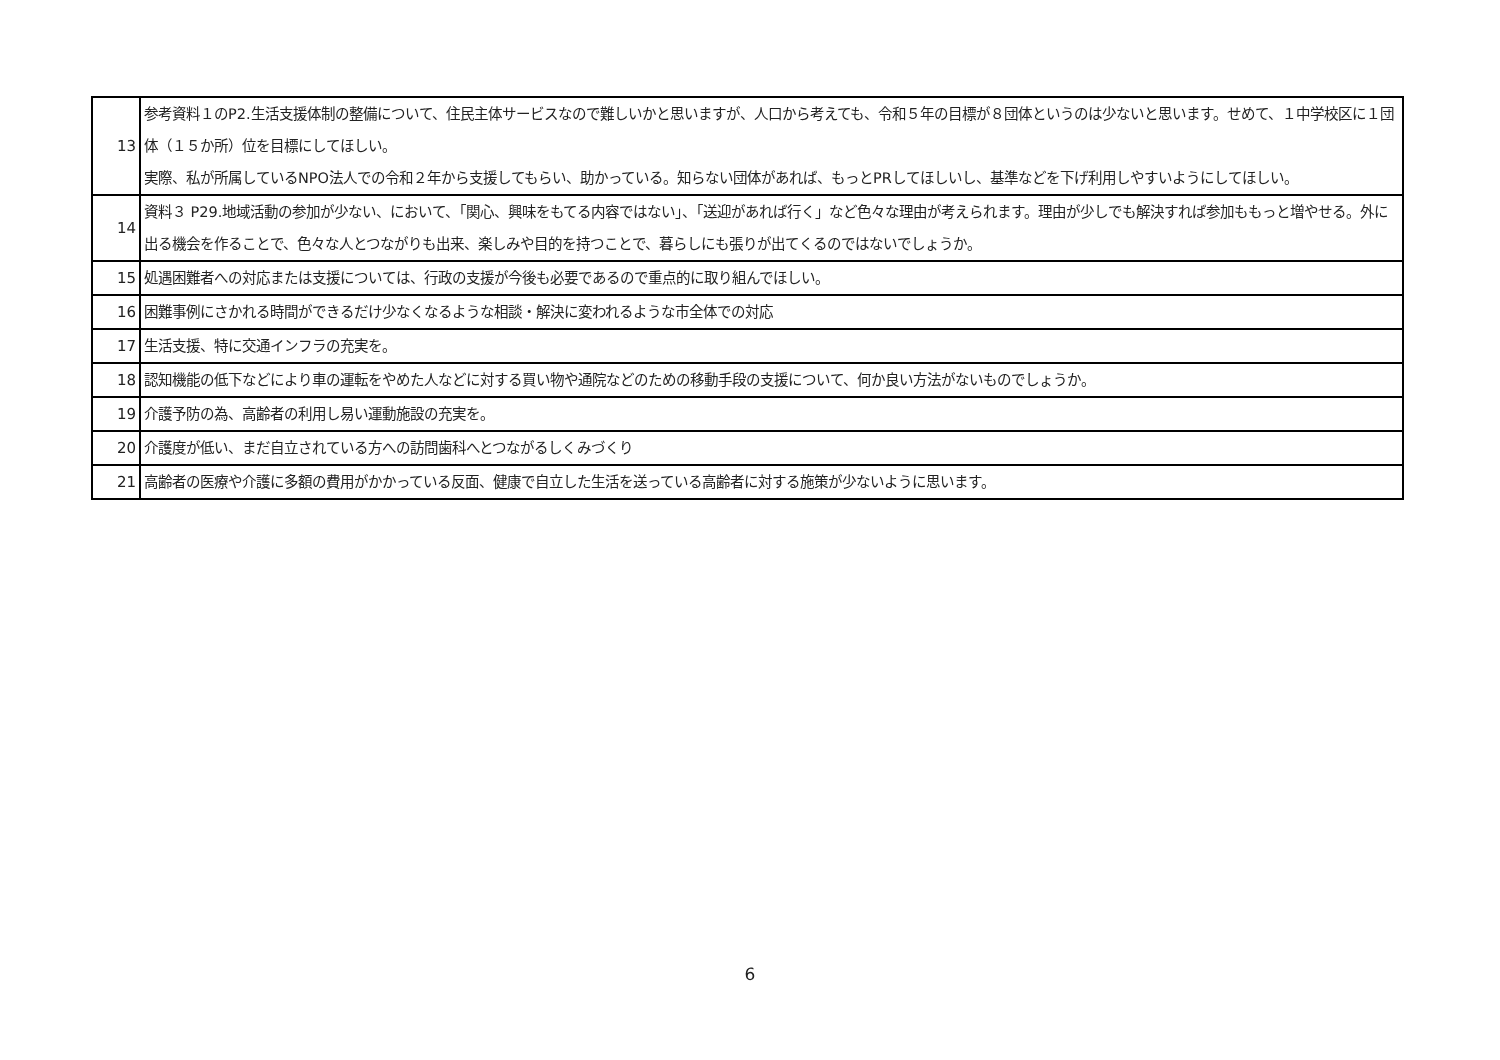| 13 | 参考資料１のP2.生活支援体制の整備について、住民主体サービスなので難しいかと思いますが、人口から考えても、令和５年の目標が８団体というのは少ないと思います。せめて、１中学校区に１団体（１５か所）位を目標にしてほしい。 実際、私が所属しているNPO法人での令和２年から支援してもらい、助かっている。知らない団体があれば、もっとPRしてほしいし、基準などを下げ利用しやすいようにしてほしい。 |
| 14 | 資料３ P29.地域活動の参加が少ない、において、「関心、興味をもてる内容ではない」、「送迎があれば行く」など色々な理由が考えられます。理由が少しでも解決すれば参加ももっと増やせる。外に出る機会を作ることで、色々な人とつながりも出来、楽しみや目的を持つことで、暮らしにも張りが出てくるのではないでしょうか。 |
| 15 | 処遇困難者への対応または支援については、行政の支援が今後も必要であるので重点的に取り組んでほしい。 |
| 16 | 困難事例にさかれる時間ができるだけ少なくなるような相談・解決に変われるような市全体での対応 |
| 17 | 生活支援、特に交通インフラの充実を。 |
| 18 | 認知機能の低下などにより車の運転をやめた人などに対する買い物や通院などのための移動手段の支援について、何か良い方法がないものでしょうか。 |
| 19 | 介護予防の為、高齢者の利用し易い運動施設の充実を。 |
| 20 | 介護度が低い、まだ自立されている方への訪問歯科へとつながるしくみづくり |
| 21 | 高齢者の医療や介護に多額の費用がかかっている反面、健康で自立した生活を送っている高齢者に対する施策が少ないように思います。 |
6